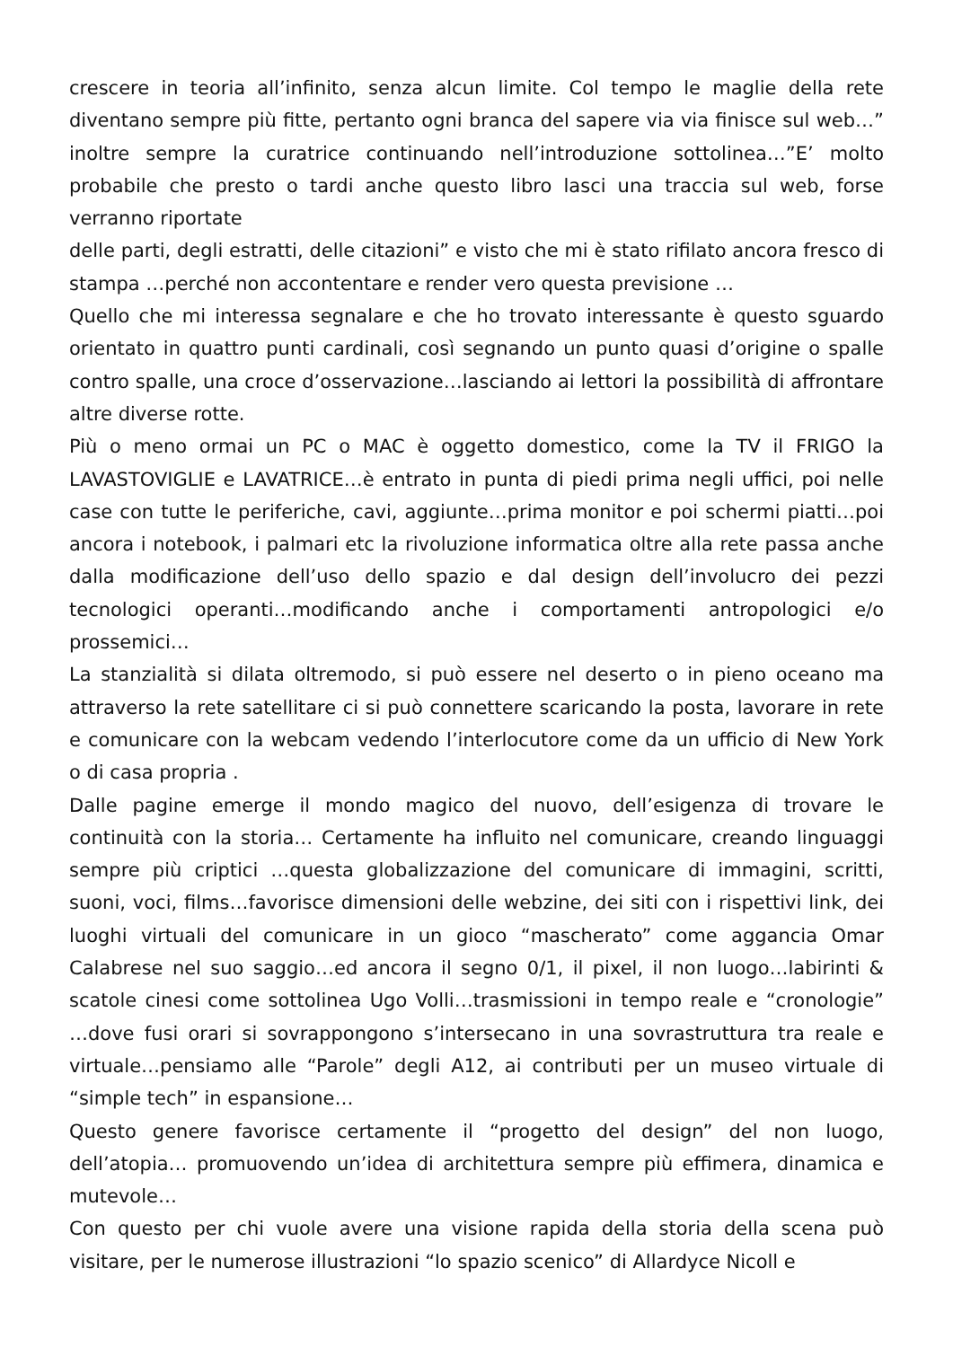crescere in teoria all’infinito, senza alcun limite. Col tempo le maglie della rete diventano sempre più fitte, pertanto ogni branca del sapere via via finisce sul web…” inoltre sempre la curatrice continuando nell’introduzione sottolinea…”E’ molto probabile che presto o tardi anche questo libro lasci una traccia sul web, forse verranno riportate
delle parti, degli estratti, delle citazioni” e visto che mi è stato rifilato ancora fresco di stampa …perché non accontentare e render vero questa previsione …
Quello che mi interessa segnalare e che ho trovato interessante è questo sguardo orientato in quattro punti cardinali, così segnando un punto quasi d’origine o spalle contro spalle, una croce d’osservazione…lasciando ai lettori la possibilità di affrontare altre diverse rotte.
Più o meno ormai un PC o MAC è oggetto domestico, come la TV il FRIGO la LAVASTOVIGLIE e LAVATRICE…è entrato in punta di piedi prima negli uffici, poi nelle case con tutte le periferiche, cavi, aggiunte…prima monitor e poi schermi piatti…poi ancora i notebook, i palmari etc la rivoluzione informatica oltre alla rete passa anche dalla modificazione dell’uso dello spazio e dal design dell’involucro dei pezzi tecnologici operanti…modificando anche i comportamenti antropologici e/o prossemici…
La stanzialità si dilata oltremodo, si può essere nel deserto o in pieno oceano ma attraverso la rete satellitare ci si può connettere scaricando la posta, lavorare in rete e comunicare con la webcam vedendo l’interlocutore come da un ufficio di New York o di casa propria .
Dalle pagine emerge il mondo magico del nuovo, dell’esigenza di trovare le continuità con la storia… Certamente ha influito nel comunicare, creando linguaggi sempre più criptici …questa globalizzazione del comunicare di immagini, scritti, suoni, voci, films…favorisce dimensioni delle webzine, dei siti con i rispettivi link, dei luoghi virtuali del comunicare in un gioco “mascherato” come aggancia Omar Calabrese nel suo saggio…ed ancora il segno 0/1, il pixel, il non luogo…labirinti & scatole cinesi come sottolinea Ugo Volli…trasmissioni in tempo reale e “cronologie” …dove fusi orari si sovrappongono s’intersecano in una sovrastruttura tra reale e virtuale…pensiamo alle “Parole” degli A12, ai contributi per un museo virtuale di “simple tech” in espansione…
Questo genere favorisce certamente il “progetto del design” del non luogo, dell’atopia… promuovendo un’idea di architettura sempre più effimera, dinamica e mutevole…
Con questo per chi vuole avere una visione rapida della storia della scena può visitare, per le numerose illustrazioni “lo spazio scenico” di Allardyce Nicoll e